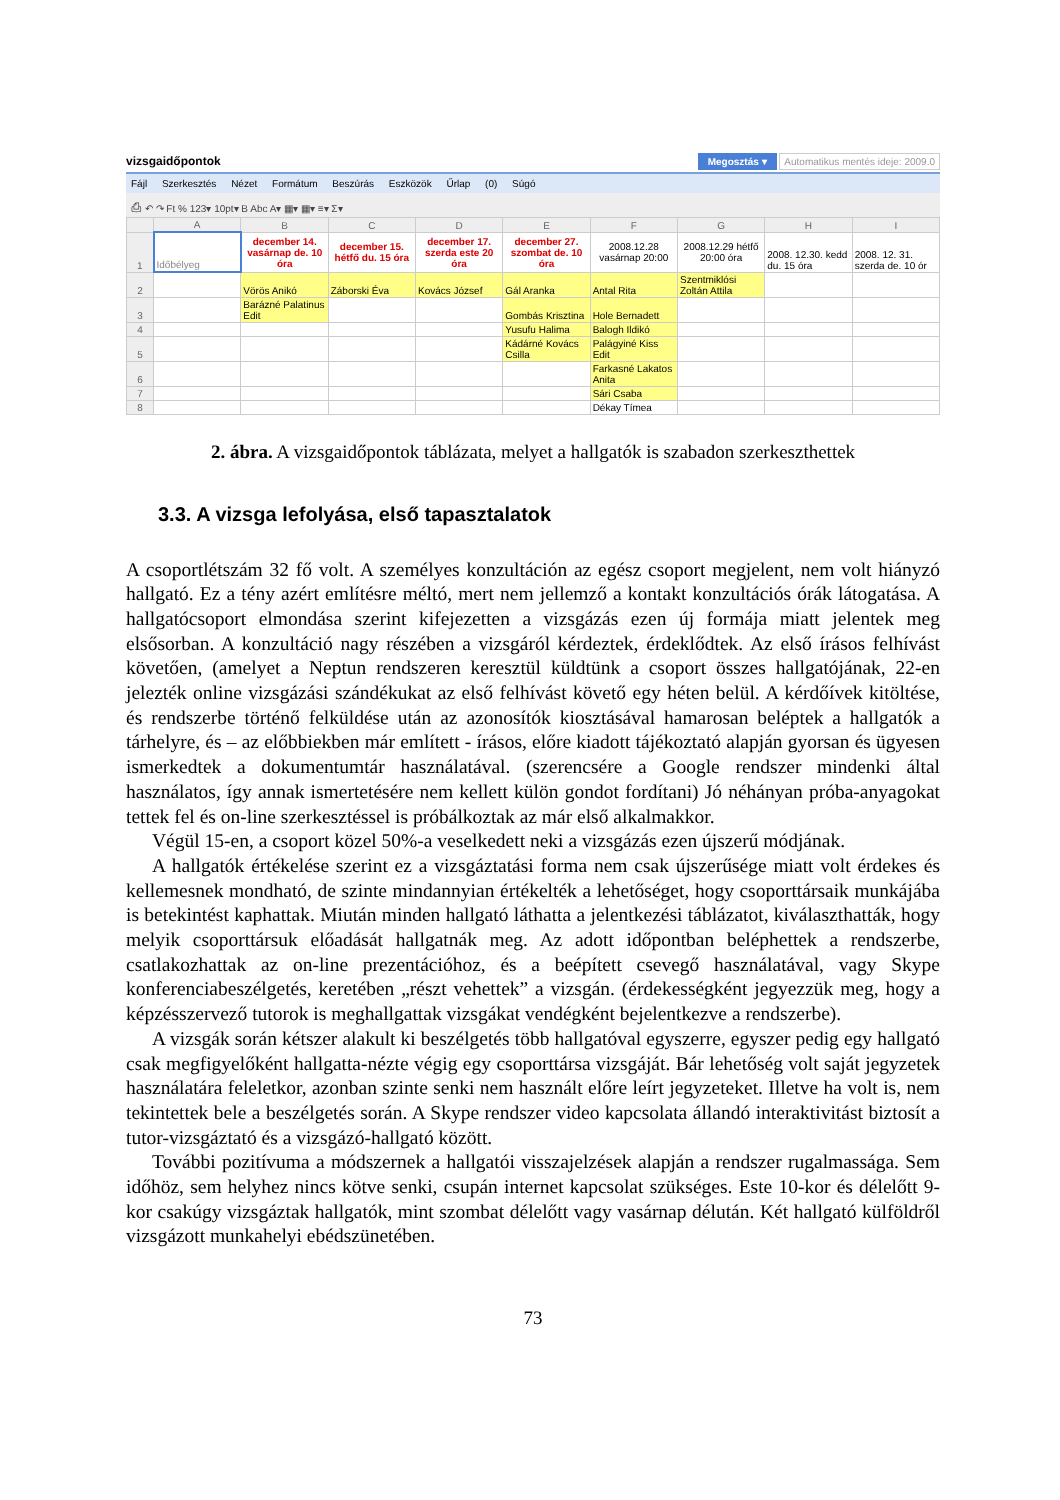vizsgaidőpontok Megosztás ▾ Automatikus mentés ideje: 2009.0
Fájl Szerkesztés Nézet Formátum Beszúrás Eszközök Űrlap (0) Súgó
⎙ ↶ ↷ Ft % 123▾ 10pt▾ B Abc A▾ ▦▾ ▦▾ ≡▾ Σ▾
| | A | B | C | D | E | F | G | H | I |
| --- | --- | --- | --- | --- | --- | --- | --- | --- | --- |
| 1 | Időbélyeg | december 14. vasárnap de. 10 óra | december 15. hétfő du. 15 óra | december 17. szerda este 20 óra | december 27. szombat de. 10 óra | 2008.12.28 vasárnap 20:00 | 2008.12.29 hétfő 20:00 óra | 2008. 12.30. kedd du. 15 óra | 2008. 12. 31. szerda de. 10 ór |
| 2 | | Vörös Anikó | Záborski Éva | Kovács József | Gál Aranka | Antal Rita | Szentmiklósi Zoltán Attila | | |
| 3 | | Barázné Palatinus Edit | | | Gombás Krisztina | Hole Bernadett | | | |
| 4 | | | | | Yusufu Halima | Balogh Ildikó | | | |
| 5 | | | | | Kádárné Kovács Csilla | Palágyiné Kiss Edit | | | |
| 6 | | | | | | Farkasné Lakatos Anita | | | |
| 7 | | | | | | Sári Csaba | | | |
| 8 | | | | | | Dékay Tímea | | | |
2. ábra. A vizsgaidőpontok táblázata, melyet a hallgatók is szabadon szerkeszthettek
3.3. A vizsga lefolyása, első tapasztalatok
A csoportlétszám 32 fő volt. A személyes konzultáción az egész csoport megjelent, nem volt hiányzó hallgató. Ez a tény azért említésre méltó, mert nem jellemző a kontakt konzultációs órák látogatása. A hallgatócsoport elmondása szerint kifejezetten a vizsgázás ezen új formája miatt jelentek meg elsősorban. A konzultáció nagy részében a vizsgáról kérdeztek, érdeklődtek. Az első írásos felhívást követően, (amelyet a Neptun rendszeren keresztül küldtünk a csoport összes hallgatójának, 22-en jelezték online vizsgázási szándékukat az első felhívást követő egy héten belül. A kérdőívek kitöltése, és rendszerbe történő felküldése után az azonosítók kiosztásával hamarosan beléptek a hallgatók a tárhelyre, és – az előbbiekben már említett - írásos, előre kiadott tájékoztató alapján gyorsan és ügyesen ismerkedtek a dokumentumtár használatával. (szerencsére a Google rendszer mindenki által használatos, így annak ismertetésére nem kellett külön gondot fordítani) Jó néhányan próba-anyagokat tettek fel és on-line szerkesztéssel is próbálkoztak az már első alkalmakkor.
Végül 15-en, a csoport közel 50%-a veselkedett neki a vizsgázás ezen újszerű módjának.
A hallgatók értékelése szerint ez a vizsgáztatási forma nem csak újszerűsége miatt volt érdekes és kellemesnek mondható, de szinte mindannyian értékelték a lehetőséget, hogy csoporttársaik munkájába is betekintést kaphattak. Miután minden hallgató láthatta a jelentkezési táblázatot, kiválaszthatták, hogy melyik csoporttársuk előadását hallgatnák meg. Az adott időpontban beléphettek a rendszerbe, csatlakozhattak az on-line prezentációhoz, és a beépített csevegő használatával, vagy Skype konferenciabeszélgetés, keretében „részt vehettek” a vizsgán. (érdekességként jegyezzük meg, hogy a képzésszervező tutorok is meghallgattak vizsgákat vendégként bejelentkezve a rendszerbe).
A vizsgák során kétszer alakult ki beszélgetés több hallgatóval egyszerre, egyszer pedig egy hallgató csak megfigyelőként hallgatta-nézte végig egy csoporttársa vizsgáját. Bár lehetőség volt saját jegyzetek használatára feleletkor, azonban szinte senki nem használt előre leírt jegyzeteket. Illetve ha volt is, nem tekintettek bele a beszélgetés során. A Skype rendszer video kapcsolata állandó interaktivitást biztosít a tutor-vizsgáztató és a vizsgázó-hallgató között.
További pozitívuma a módszernek a hallgatói visszajelzések alapján a rendszer rugalmassága. Sem időhöz, sem helyhez nincs kötve senki, csupán internet kapcsolat szükséges. Este 10-kor és délelőtt 9-kor csakúgy vizsgáztak hallgatók, mint szombat délelőtt vagy vasárnap délután. Két hallgató külföldről vizsgázott munkahelyi ebédszünetében.
73